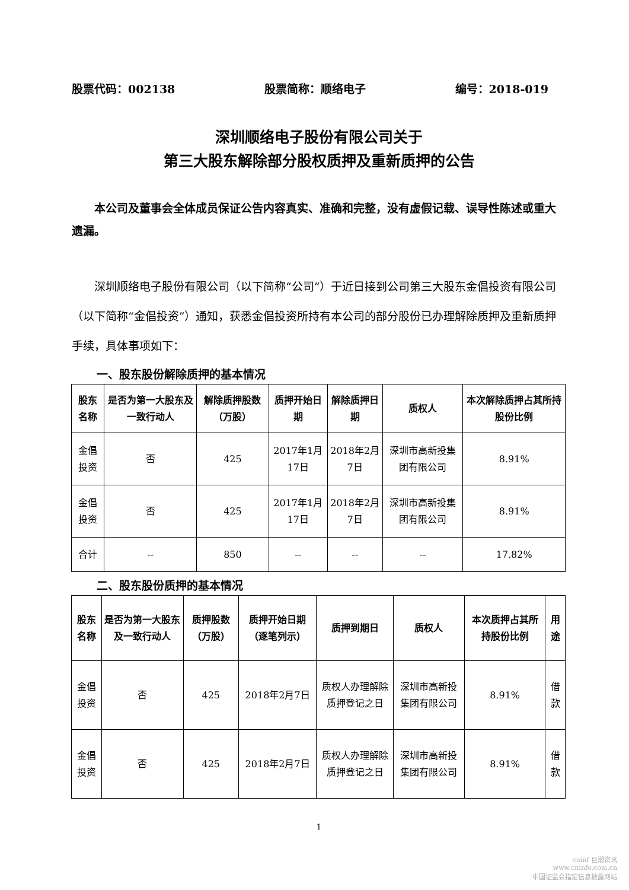股票代码：002138 股票简称：顺络电子 编号：2018-019
深圳顺络电子股份有限公司关于
第三大股东解除部分股权质押及重新质押的公告
本公司及董事会全体成员保证公告内容真实、准确和完整，没有虚假记载、误导性陈述或重大遗漏。
深圳顺络电子股份有限公司（以下简称“公司”）于近日接到公司第三大股东金倡投资有限公司（以下简称“金倡投资”）通知，获悉金倡投资所持有本公司的部分股份已办理解除质押及重新质押手续，具体事项如下：
一、股东股份解除质押的基本情况
| 股东名称 | 是否为第一大股东及一致行动人 | 解除质押股数（万股） | 质押开始日期 | 解除质押日期 | 质权人 | 本次解除质押占其所持股份比例 |
| --- | --- | --- | --- | --- | --- | --- |
| 金倡投资 | 否 | 425 | 2017年1月17日 | 2018年2月7日 | 深圳市高新投集团有限公司 | 8.91% |
| 金倡投资 | 否 | 425 | 2017年1月17日 | 2018年2月7日 | 深圳市高新投集团有限公司 | 8.91% |
| 合计 | -- | 850 | -- | -- | -- | 17.82% |
二、股东股份质押的基本情况
| 股东名称 | 是否为第一大股东及一致行动人 | 质押股数（万股） | 质押开始日期（逐笔列示） | 质押到期日 | 质权人 | 本次质押占其所持股份比例 | 用途 |
| --- | --- | --- | --- | --- | --- | --- | --- |
| 金倡投资 | 否 | 425 | 2018年2月7日 | 质权人办理解除质押登记之日 | 深圳市高新投集团有限公司 | 8.91% | 借款 |
| 金倡投资 | 否 | 425 | 2018年2月7日 | 质权人办理解除质押登记之日 | 深圳市高新投集团有限公司 | 8.91% | 借款 |
1
cninf 巨潮资讯
www.cninfo.com.cn
中国证监会指定信息披露网站